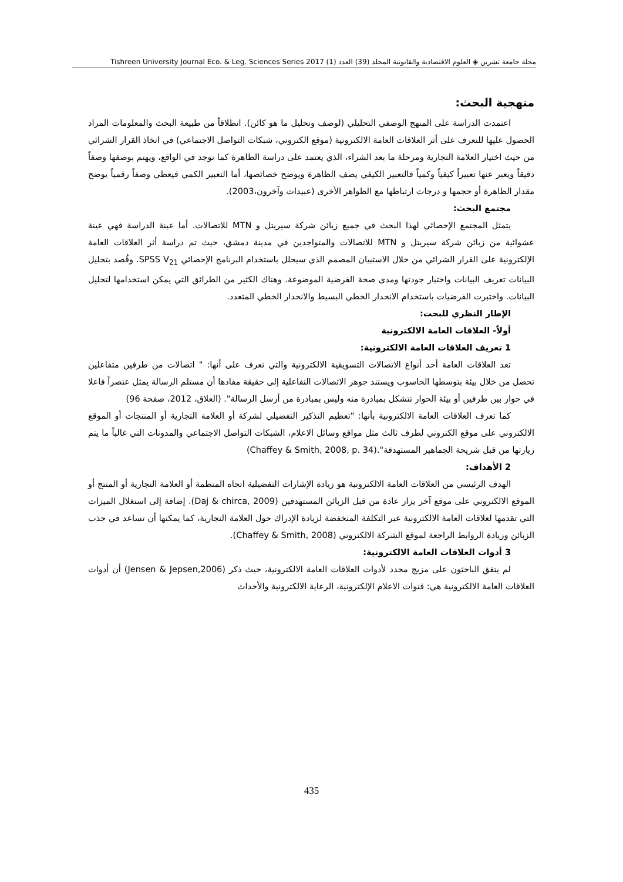مجلة جامعة تشرين ◈ العلوم الاقتصادية والقانونية المجلد (39) العدد (1) Tishreen University Journal Eco. & Leg. Sciences Series 2017
منهجية البحث:
اعتمدت الدراسة على المنهج الوصفي التحليلي (لوصف وتحليل ما هو كائن). انطلاقاً من طبيعة البحث والمعلومات المراد الحصول عليها للتعرف على أثر العلاقات العامة الالكترونية (موقع الكتروني، شبكات التواصل الاجتماعي) في اتخاذ القرار الشرائي من حيث اختيار العلامة التجارية ومرحلة ما بعد الشراء، الذي يعتمد على دراسة الظاهرة كما توجد في الواقع، ويهتم بوصفها وصفاً دقيقاً ويعبر عنها تعبيراً كيفياً وكمياً فالتعبير الكيفي يصف الظاهرة ويوضح خصائصها، أما التعبير الكمي فيعطي وصفاً رقمياً يوضح مقدار الظاهرة أو حجمها و درجات ارتباطها مع الظواهر الأخرى (عبيدات وآخرون،2003).
مجتمع البحث:
يتمثل المجتمع الإحصائي لهذا البحث في جميع زبائن شركة سيريتل و MTN للاتصالات. أما عينة الدراسة فهي عينة عشوائية من زبائن شركة سيريتل و MTN للاتصالات والمتواجدين في مدينة دمشق، حيث تم دراسة أثر العلاقات العامة الإلكترونية على القرار الشرائي من خلال الاستبيان المصمم الذي سيحلل باستخدام البرنامج الإحصائي SPSS V<sub>21</sub>. وقُصد بتحليل البيانات تعريف البيانات واختبار جودتها ومدى صحة الفرضية الموضوعة. وهناك الكثير من الطرائق التي يمكن استخدامها لتحليل البيانات. واختبرت الفرضيات باستخدام الانحدار الخطي البسيط والانحدار الخطي المتعدد.
الإطار النظري للبحث:
أولاً- العلاقات العامة الالكترونية
1 تعريف العلاقات العامة الالكترونية:
تعد العلاقات العامة أحد أنواع الاتصالات التسويقية الالكترونية والتي تعرف على أنها: " اتصالات من طرفين متفاعلين تحصل من خلال بيئة بتوسطها الحاسوب ويستند جوهر الاتصالات التفاعلية إلى حقيقة مفادها أن مستلم الرسالة يمثل عنصراً فاعلا في حوار بين طرفين أو بيئة الحوار تتشكل بمبادرة منه وليس بمبادرة من أرسل الرسالة". (العلاق، 2012، صفحة 96)
كما تعرف العلاقات العامة الالكترونية بأنها: "تعظيم التذكير التفضيلي لشركة أو العلامة التجارية أو المنتجات أو الموقع الالكتروني على موقع الكتروني لطرف ثالث مثل مواقع وسائل الاعلام، الشبكات التواصل الاجتماعي والمدونات التي غالباً ما يتم زيارتها من قبل شريحة الجماهير المستهدفة".(Chaffey & Smith, 2008, p. 34)
2 الأهداف:
الهدف الرئيسي من العلاقات العامة الالكترونية هو زيادة الإشارات التفضيلية اتجاه المنظمة أو العلامة التجارية أو المنتج أو الموقع الالكتروني على موقع آخر يزار عادة من قبل الزبائن المستهدفين (Daj & chirca, 2009). إضافة إلى استغلال الميزات التي تقدمها لعلاقات العامة الالكترونية عبر التكلفة المنخفضة لزيادة الإدراك حول العلامة التجارية، كما يمكنها أن تساعد في جذب الزبائن وزيادة الروابط الراجعة لموقع الشركة الالكتروني (Chaffey & Smith, 2008).
3 أدوات العلاقات العامة الالكترونية:
لم يتفق الباحثون على مزيج محدد لأدوات العلاقات العامة الالكترونية، حيث ذكر (Jensen & Jepsen,2006) أن أدوات العلاقات العامة الالكترونية هي: قنوات الاعلام الإلكترونية، الرعاية الالكترونية والأحداث
435